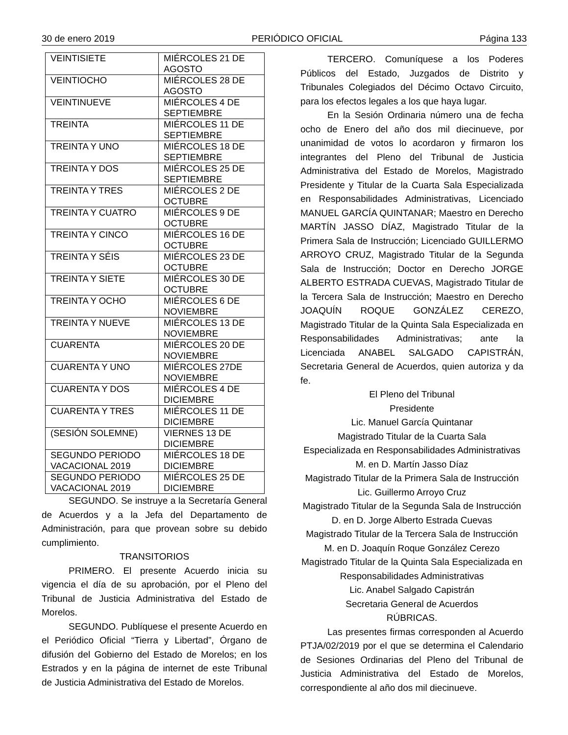30 de enero 2019 PERIÓDICO OFICIAL Página 133
| VEINTISIETE | MIÉRCOLES 21 DE AGOSTO |
| VEINTIOCHO | MIÉRCOLES 28 DE AGOSTO |
| VEINTINUEVE | MIÉRCOLES 4 DE SEPTIEMBRE |
| TREINTA | MIÉRCOLES 11 DE SEPTIEMBRE |
| TREINTA Y UNO | MIÉRCOLES 18 DE SEPTIEMBRE |
| TREINTA Y DOS | MIÉRCOLES 25 DE SEPTIEMBRE |
| TREINTA Y TRES | MIÉRCOLES 2 DE OCTUBRE |
| TREINTA Y CUATRO | MIÉRCOLES 9 DE OCTUBRE |
| TREINTA Y CINCO | MIÉRCOLES 16 DE OCTUBRE |
| TREINTA Y SÉIS | MIÉRCOLES 23 DE OCTUBRE |
| TREINTA Y SIETE | MIÉRCOLES 30 DE OCTUBRE |
| TREINTA Y OCHO | MIÉRCOLES 6 DE NOVIEMBRE |
| TREINTA Y NUEVE | MIÉRCOLES 13 DE NOVIEMBRE |
| CUARENTA | MIÉRCOLES 20 DE NOVIEMBRE |
| CUARENTA Y UNO | MIÉRCOLES 27DE NOVIEMBRE |
| CUARENTA Y DOS | MIÉRCOLES 4 DE DICIEMBRE |
| CUARENTA Y TRES | MIÉRCOLES 11 DE DICIEMBRE |
| (SESIÓN SOLEMNE) | VIERNES 13 DE DICIEMBRE |
| SEGUNDO PERIODO VACACIONAL 2019 | MIÉRCOLES 18 DE DICIEMBRE |
| SEGUNDO PERIODO VACACIONAL 2019 | MIÉRCOLES 25 DE DICIEMBRE |
SEGUNDO. Se instruye a la Secretaría General de Acuerdos y a la Jefa del Departamento de Administración, para que provean sobre su debido cumplimiento.
TRANSITORIOS
PRIMERO. El presente Acuerdo inicia su vigencia el día de su aprobación, por el Pleno del Tribunal de Justicia Administrativa del Estado de Morelos.
SEGUNDO. Publíquese el presente Acuerdo en el Periódico Oficial “Tierra y Libertad”, Órgano de difusión del Gobierno del Estado de Morelos; en los Estrados y en la página de internet de este Tribunal de Justicia Administrativa del Estado de Morelos.
TERCERO. Comuníquese a los Poderes Públicos del Estado, Juzgados de Distrito y Tribunales Colegiados del Décimo Octavo Circuito, para los efectos legales a los que haya lugar.
En la Sesión Ordinaria número una de fecha ocho de Enero del año dos mil diecinueve, por unanimidad de votos lo acordaron y firmaron los integrantes del Pleno del Tribunal de Justicia Administrativa del Estado de Morelos, Magistrado Presidente y Titular de la Cuarta Sala Especializada en Responsabilidades Administrativas, Licenciado MANUEL GARCÍA QUINTANAR; Maestro en Derecho MARTÍN JASSO DÍAZ, Magistrado Titular de la Primera Sala de Instrucción; Licenciado GUILLERMO ARROYO CRUZ, Magistrado Titular de la Segunda Sala de Instrucción; Doctor en Derecho JORGE ALBERTO ESTRADA CUEVAS, Magistrado Titular de la Tercera Sala de Instrucción; Maestro en Derecho JOAQUÍN ROQUE GONZÁLEZ CEREZO, Magistrado Titular de la Quinta Sala Especializada en Responsabilidades Administrativas; ante la Licenciada ANABEL SALGADO CAPISTRÁN, Secretaria General de Acuerdos, quien autoriza y da fe.
El Pleno del Tribunal
Presidente
Lic. Manuel García Quintanar
Magistrado Titular de la Cuarta Sala
Especializada en Responsabilidades Administrativas
M. en D. Martín Jasso Díaz
Magistrado Titular de la Primera Sala de Instrucción
Lic. Guillermo Arroyo Cruz
Magistrado Titular de la Segunda Sala de Instrucción
D. en D. Jorge Alberto Estrada Cuevas
Magistrado Titular de la Tercera Sala de Instrucción
M. en D. Joaquín Roque González Cerezo
Magistrado Titular de la Quinta Sala Especializada en
Responsabilidades Administrativas
Lic. Anabel Salgado Capistrán
Secretaria General de Acuerdos
RÚBRICAS.
Las presentes firmas corresponden al Acuerdo PTJA/02/2019 por el que se determina el Calendario de Sesiones Ordinarias del Pleno del Tribunal de Justicia Administrativa del Estado de Morelos, correspondiente al año dos mil diecinueve.